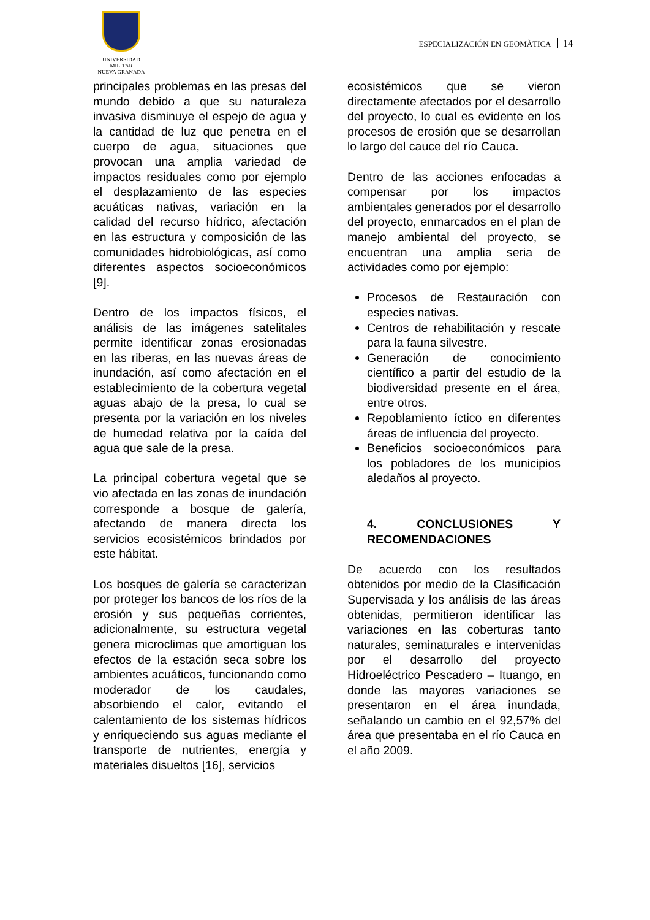UNIVERSIDAD MILITAR
NUEVA GRANADA
ESPECIALIZACIÓN EN GEOMÀTICA 14
principales problemas en las presas del mundo debido a que su naturaleza invasiva disminuye el espejo de agua y la cantidad de luz que penetra en el cuerpo de agua, situaciones que provocan una amplia variedad de impactos residuales como por ejemplo el desplazamiento de las especies acuáticas nativas, variación en la calidad del recurso hídrico, afectación en las estructura y composición de las comunidades hidrobiológicas, así como diferentes aspectos socioeconómicos [9].
Dentro de los impactos físicos, el análisis de las imágenes satelitales permite identificar zonas erosionadas en las riberas, en las nuevas áreas de inundación, así como afectación en el establecimiento de la cobertura vegetal aguas abajo de la presa, lo cual se presenta por la variación en los niveles de humedad relativa por la caída del agua que sale de la presa.
La principal cobertura vegetal que se vio afectada en las zonas de inundación corresponde a bosque de galería, afectando de manera directa los servicios ecosistémicos brindados por este hábitat.
Los bosques de galería se caracterizan por proteger los bancos de los ríos de la erosión y sus pequeñas corrientes, adicionalmente, su estructura vegetal genera microclimas que amortiguan los efectos de la estación seca sobre los ambientes acuáticos, funcionando como moderador de los caudales, absorbiendo el calor, evitando el calentamiento de los sistemas hídricos y enriqueciendo sus aguas mediante el transporte de nutrientes, energía y materiales disueltos [16], servicios
ecosistémicos que se vieron directamente afectados por el desarrollo del proyecto, lo cual es evidente en los procesos de erosión que se desarrollan lo largo del cauce del río Cauca.
Dentro de las acciones enfocadas a compensar por los impactos ambientales generados por el desarrollo del proyecto, enmarcados en el plan de manejo ambiental del proyecto, se encuentran una amplia seria de actividades como por ejemplo:
Procesos de Restauración con especies nativas.
Centros de rehabilitación y rescate para la fauna silvestre.
Generación de conocimiento científico a partir del estudio de la biodiversidad presente en el área, entre otros.
Repoblamiento íctico en diferentes áreas de influencia del proyecto.
Beneficios socioeconómicos para los pobladores de los municipios aledaños al proyecto.
4. CONCLUSIONES Y RECOMENDACIONES
De acuerdo con los resultados obtenidos por medio de la Clasificación Supervisada y los análisis de las áreas obtenidas, permitieron identificar las variaciones en las coberturas tanto naturales, seminaturales e intervenidas por el desarrollo del proyecto Hidroeléctrico Pescadero – Ituango, en donde las mayores variaciones se presentaron en el área inundada, señalando un cambio en el 92,57% del área que presentaba en el río Cauca en el año 2009.